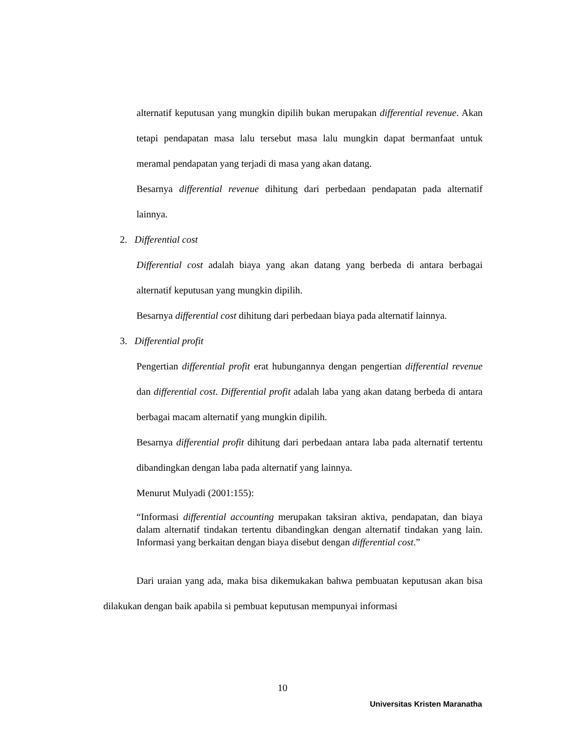alternatif keputusan yang mungkin dipilih bukan merupakan differential revenue. Akan tetapi pendapatan masa lalu tersebut masa lalu mungkin dapat bermanfaat untuk meramal pendapatan yang terjadi di masa yang akan datang.
Besarnya differential revenue dihitung dari perbedaan pendapatan pada alternatif lainnya.
2. Differential cost
Differential cost adalah biaya yang akan datang yang berbeda di antara berbagai alternatif keputusan yang mungkin dipilih.
Besarnya differential cost dihitung dari perbedaan biaya pada alternatif lainnya.
3. Differential profit
Pengertian differential profit erat hubungannya dengan pengertian differential revenue dan differential cost. Differential profit adalah laba yang akan datang berbeda di antara berbagai macam alternatif yang mungkin dipilih.
Besarnya differential profit dihitung dari perbedaan antara laba pada alternatif tertentu dibandingkan dengan laba pada alternatif yang lainnya.
Menurut Mulyadi (2001:155):
“Informasi differential accounting merupakan taksiran aktiva, pendapatan, dan biaya dalam alternatif tindakan tertentu dibandingkan dengan alternatif tindakan yang lain. Informasi yang berkaitan dengan biaya disebut dengan differential cost.”
Dari uraian yang ada, maka bisa dikemukakan bahwa pembuatan keputusan akan bisa dilakukan dengan baik apabila si pembuat keputusan mempunyai informasi
10
Universitas Kristen Maranatha